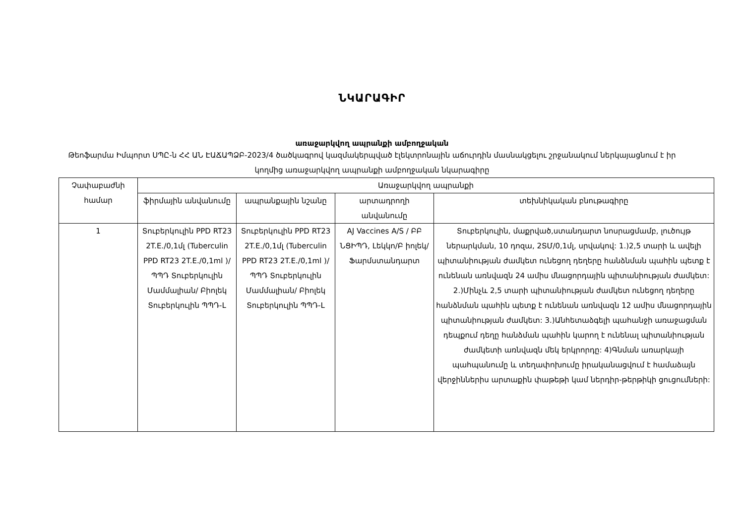ՆԿԱՐԱԳԻՐ
առաջարկվող ապրանքի ամբողջական
Թեոֆարմա Իմպորտ ՍՊԸ-ն ՀՀ ԱՆ ԷԱՃԱՊՁԲ-2023/4 ծածկագրով կազմակերպված էլեկտրոնային աճուրդին մասնակցելու շրջանակում ներկայացնում է իր կողմից առաջարկվող ապրանքի ամբողջական նկարագիրը
| Չափաբաժնի համար | Առաջարկվող ապրանքի | | | |
| --- | --- | --- | --- | --- |
| | ֆիրմային անվանումը | ապրանքային նշանը | արտադրողի անվանումը | տեխնիկական բնութագիրը |
| 1 | Տուբերկուլին PPD RT23 2T.E./0,1մլ (Tuberculin PPD RT23 2T.E./0,1ml )/ ՊՊԴ Տուբերկուլին Մամմալիան/ Բիոլեկ Տուբերկուլին ՊՊԴ-L | Տուբերկուլին PPD RT23 2T.E./0,1մլ (Tuberculin PPD RT23 2T.E./0,1ml )/ ՊՊԴ Տուբերկուլին Մամմալիան/ Բիոլեկ Տուբերկուլին ՊՊԴ-L | AJ Vaccines A/S / ԲԲ ՆՑԻՊԴ, Լեկկո/Բ իոլեկ/Ֆարմստանդարտ | Տուբերկուլին, մաքրված,ստանդարտ նոսրացմամբ, լուծույթ ներարկման, 10 դոզա, 2ՏՄ/0,1մլ, սրվակով: 1.)2,5 տարի և ավելի պիտանիության ժամկետ ունեցող դեղերը հանձնման պահին պետք է ունենան առնվազն 24 ամիս մնացորդային պիտանիության ժամկետ: 2.)Մինչև 2,5 տարի պիտանիության ժամկետ ունեցող դեղերը հանձնման պահին պետք է ունենան առնվազն 12 ամիս մնացորդային պիտանիության ժամկետ: 3.)Անհետաձգելի պահանջի առաջացման դեպքում դեղը հանձման պահին կարող է ունենալ պիտանիության ժամկետի առնվազն մեկ երկրորդը: 4)Գնման առարկայի պահպանումը և տեղափոխումը իրականացվում է համաձայն վերջիններիս արտաքին փաթեթի կամ ներդիր-թերթիկի ցուցումների: |